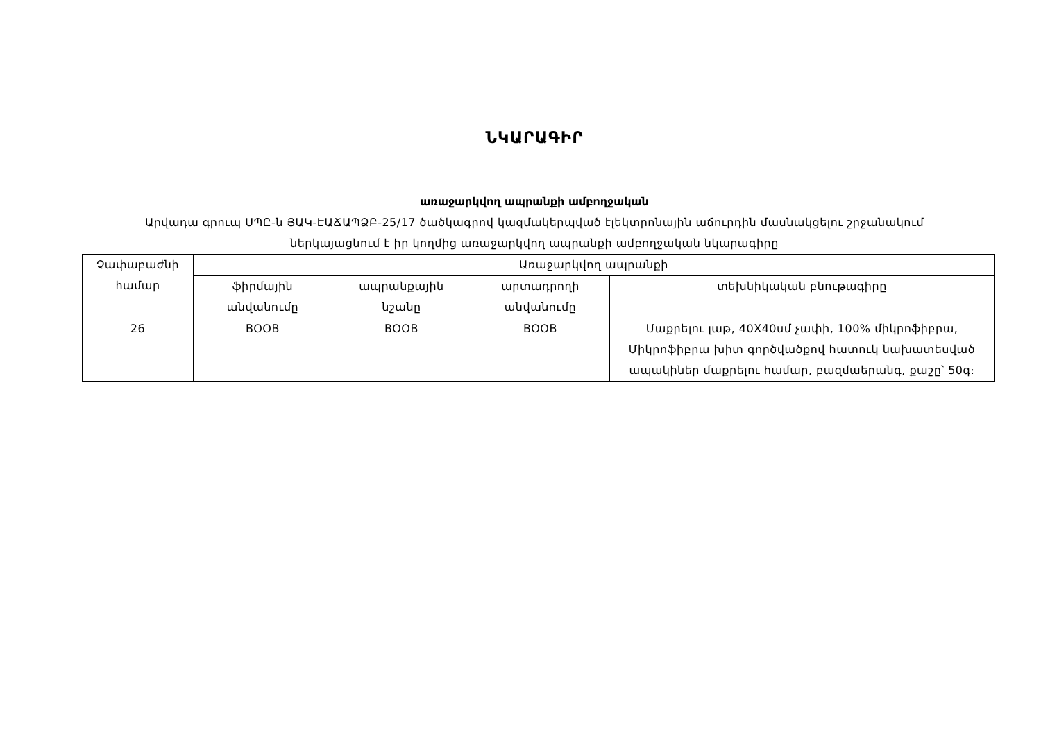ՆԿԱՐԱԳԻՐ
առաջարկվող ապրանքի ամբողջական
Արվադա գրուպ ՍՊԸ-ն ՅԱԿ-ԷԱՃԱՊՁԲ-25/17 ծածկագրով կազմակերպված էլեկտրոնային աճուրդին մասնակցելու շրջանակում
ներկայացնում է իր կողմից առաջարկվող ապրանքի ամբողջական նկարագիրը
| Չափաբաժնի համար | Առաջարկվող ապրանքի | | | |
| --- | --- | --- | --- | --- |
| | ֆիրմային անվանումը | ապրանքային նշանը | արտադրողի անվանումը | տեխնիկական բնութագիրը |
| 26 | BOOB | BOOB | BOOB | Մաքրելու լաթ, 40X40սմ չափի, 100% միկրոֆիբրա, Միկրոֆիբրա խիտ գործվածքով հատուկ նախատեսված ապակիներ մաքրելու համար, բազմաերանգ, քաշը՝ 50գ։ |